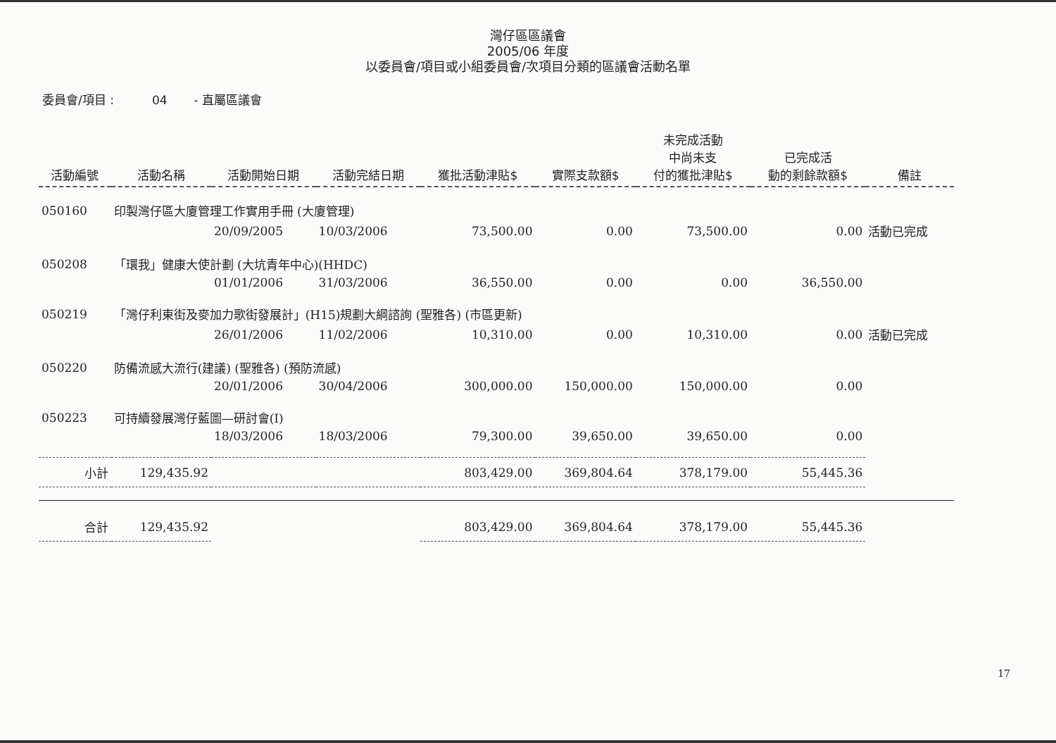灣仔區區議會
2005/06 年度
以委員會/項目或小組委員會/次項目分類的區議會活動名單
委員會/項目 : 04 - 直屬區議會
| 活動編號 | 活動名稱 | 活動開始日期 | 活動完結日期 | 獲批活動津貼$ | 實際支款額$ | 未完成活動 中尚未支 付的獲批津貼$ | 已完成活 動的剩餘款額$ | 備註 |
| --- | --- | --- | --- | --- | --- | --- | --- | --- |
| 050160 | 印製灣仔區大廈管理工作實用手冊 (大廈管理) | | | | | | | |
| | | 20/09/2005 | 10/03/2006 | 73,500.00 | 0.00 | 73,500.00 | 0.00 | 活動已完成 |
| 050208 | 「環我」健康大使計劃 (大坑青年中心)(HHDC) | | | | | | | |
| | | 01/01/2006 | 31/03/2006 | 36,550.00 | 0.00 | 0.00 | 36,550.00 | |
| 050219 | 「灣仔利東街及麥加力歌街發展計」(H15)規劃大綱諮詢 (聖雅各) (市區更新) | | | | | | | |
| | | 26/01/2006 | 11/02/2006 | 10,310.00 | 0.00 | 10,310.00 | 0.00 | 活動已完成 |
| 050220 | 防備流感大流行(建議) (聖雅各) (預防流感) | | | | | | | |
| | | 20/01/2006 | 30/04/2006 | 300,000.00 | 150,000.00 | 150,000.00 | 0.00 | |
| 050223 | 可持續發展灣仔藍圖—研討會(I) | | | | | | | |
| | | 18/03/2006 | 18/03/2006 | 79,300.00 | 39,650.00 | 39,650.00 | 0.00 | |
| 小計 | 129,435.92 | | | 803,429.00 | 369,804.64 | 378,179.00 | 55,445.36 | |
| 合計 | 129,435.92 | | | 803,429.00 | 369,804.64 | 378,179.00 | 55,445.36 | |
17